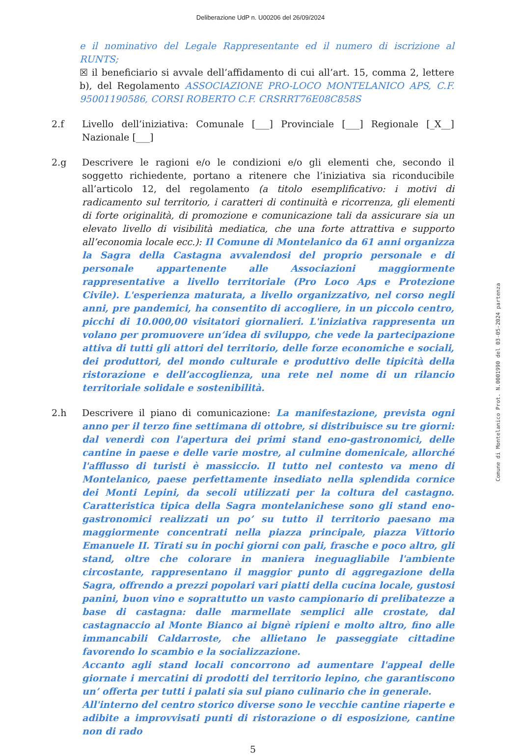Deliberazione UdP n. U00206 del 26/09/2024
e il nominativo del Legale Rappresentante ed il numero di iscrizione al RUNTS;
☒ il beneficiario si avvale dell’affidamento di cui all’art. 15, comma 2, lettere b), del Regolamento ASSOCIAZIONE PRO-LOCO MONTELANICO APS, C.F. 95001190586, CORSI ROBERTO C.F. CRSRRT76E08C858S
2.f Livello dell’iniziativa: Comunale [___] Provinciale [___] Regionale [_X__] Nazionale [___]
2.g Descrivere le ragioni e/o le condizioni e/o gli elementi che, secondo il soggetto richiedente, portano a ritenere che l’iniziativa sia riconducibile all’articolo 12, del regolamento (a titolo esemplificativo: i motivi di radicamento sul territorio, i caratteri di continuità e ricorrenza, gli elementi di forte originalità, di promozione e comunicazione tali da assicurare sia un elevato livello di visibilità mediatica, che una forte attrattiva e supporto all’economia locale ecc.): Il Comune di Montelanico da 61 anni organizza la Sagra della Castagna avvalendosi del proprio personale e di personale appartenente alle Associazioni maggiormente rappresentative a livello territoriale (Pro Loco Aps e Protezione Civile). L'esperienza maturata, a livello organizzativo, nel corso negli anni, pre pandemici, ha consentito di accogliere, in un piccolo centro, picchi di 10.000,00 visitatori giornalieri. L'iniziativa rappresenta un volano per promuovere un’idea di sviluppo, che vede la partecipazione attiva di tutti gli attori del territorio, delle forze economiche e sociali, dei produttori, del mondo culturale e produttivo delle tipicità della ristorazione e dell’accoglienza, una rete nel nome di un rilancio territoriale solidale e sostenibilità.
2.h Descrivere il piano di comunicazione: La manifestazione, prevista ogni anno per il terzo fine settimana di ottobre, si distribuisce su tre giorni: dal venerdì con l'apertura dei primi stand eno-gastronomici, delle cantine in paese e delle varie mostre, al culmine domenicale, allorché l'afflusso di turisti è massiccio. Il tutto nel contesto va meno di Montelanico, paese perfettamente insediato nella splendida cornice dei Monti Lepini, da secoli utilizzati per la coltura del castagno. Caratteristica tipica della Sagra montelanichese sono gli stand eno-gastronomici realizzati un po’ su tutto il territorio paesano ma maggiormente concentrati nella piazza principale, piazza Vittorio Emanuele II. Tirati su in pochi giorni con pali, frasche e poco altro, gli stand, oltre che colorare in maniera ineguagliabile l'ambiente circostante, rappresentano il maggior punto di aggregazione della Sagra, offrendo a prezzi popolari vari piatti della cucina locale, gustosi panini, buon vino e soprattutto un vasto campionario di prelibatezze a base di castagna: dalle marmellate semplici alle crostate, dal castagnaccio al Monte Bianco ai bignè ripieni e molto altro, fino alle immancabili Caldarroste, che allietano le passeggiate cittadine favorendo lo scambio e la socializzazione.
Accanto agli stand locali concorrono ad aumentare l'appeal delle giornate i mercatini di prodotti del territorio lepino, che garantiscono un’ offerta per tutti i palati sia sul piano culinario che in generale.
All'interno del centro storico diverse sono le vecchie cantine riaperte e adibite a improvvisati punti di ristorazione o di esposizione, cantine non di rado
5
Comune di Montelanico Prot. N.0001990 del 03-05-2024 partenza